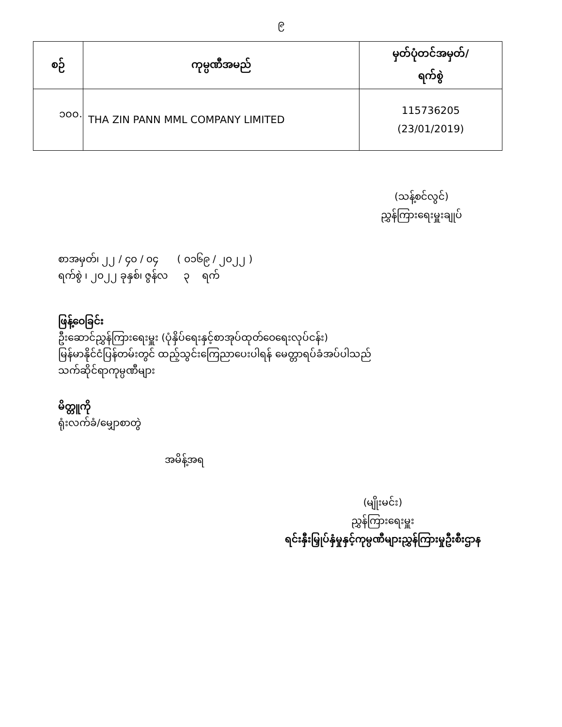၉
| စဉ် | ကုမ္ပဏီအမည် | မှတ်ပုံတင်အမှတ်/ ရက်စွဲ |
| --- | --- | --- |
| ၁၀၀. | THA ZIN PANN MML COMPANY LIMITED | 115736205 (23/01/2019) |
(သန့်စင်လွင်)
ညွှန်ကြားရေးမှူးချုပ်
စာအမှတ်၊ ၂၂ / ၄၀ / ၀၄ ( ၀၁၆၉ / ၂၀၂၂ )
ရက်စွဲ ၊ ၂၀၂၂ ခုနှစ်၊ ဇွန်လ ၃ ရက်
ဖြန့်ဝေခြင်း
ဦးဆောင်ညွှန်ကြားရေးမှူး (ပုံနှိပ်ရေးနှင့်စာအုပ်ထုတ်ဝေရေးလုပ်ငန်း)
မြန်မာနိုင်ငံပြန်တမ်းတွင် ထည့်သွင်းကြေညာပေးပါရန် မေတ္တာရပ်ခံအပ်ပါသည်
သက်ဆိုင်ရာကုမ္ပဏီများ
မိတ္တူကို
ရုံးလက်ခံ/မျှောစာတွဲ
အမိန့်အရ
(မျိုးမင်း)
ညွှန်ကြားရေးမှူး
ရင်းနှီးမြှုပ်နှံမှုနှင့်ကုမ္ပဏီများညွှန်ကြားမှုဦးစီးဌာန